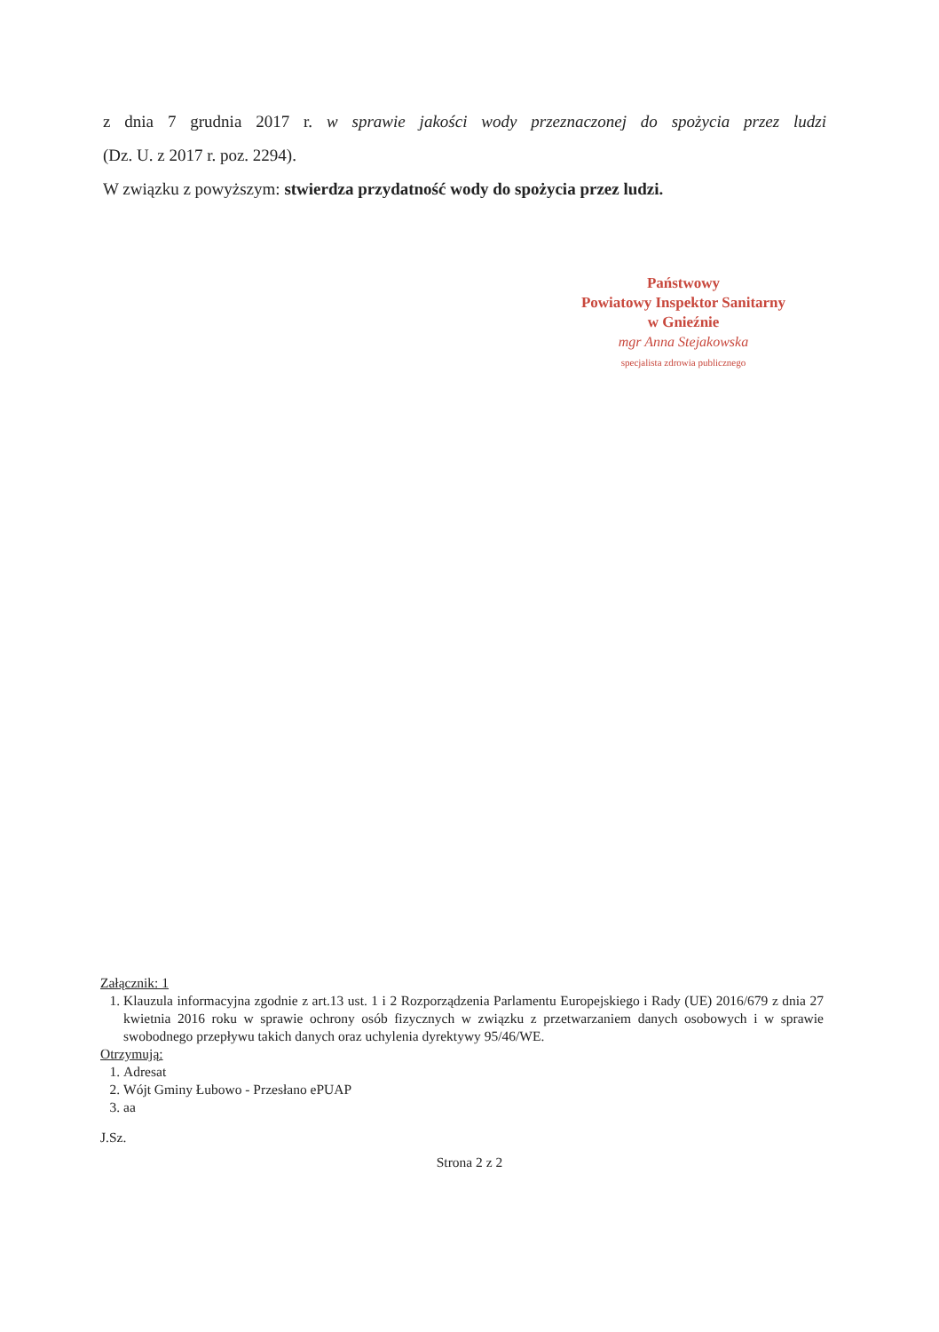z dnia 7 grudnia 2017 r. w sprawie jakości wody przeznaczonej do spożycia przez ludzi
(Dz. U. z 2017 r. poz. 2294).
W związku z powyższym: stwierdza przydatność wody do spożycia przez ludzi.
Państwowy
Powiatowy Inspektor Sanitarny
w Gnieźnie
mgr Anna Stejakowska
specjalista zdrowia publicznego
Załącznik: 1
1. Klauzula informacyjna zgodnie z art.13 ust. 1 i 2 Rozporządzenia Parlamentu Europejskiego i Rady (UE) 2016/679 z dnia 27 kwietnia 2016 roku w sprawie ochrony osób fizycznych w związku z przetwarzaniem danych osobowych i w sprawie swobodnego przepływu takich danych oraz uchylenia dyrektywy 95/46/WE.
Otrzymują:
1. Adresat
2. Wójt Gminy Łubowo - Przesłano ePUAP
3. aa
J.Sz.
Strona 2 z 2